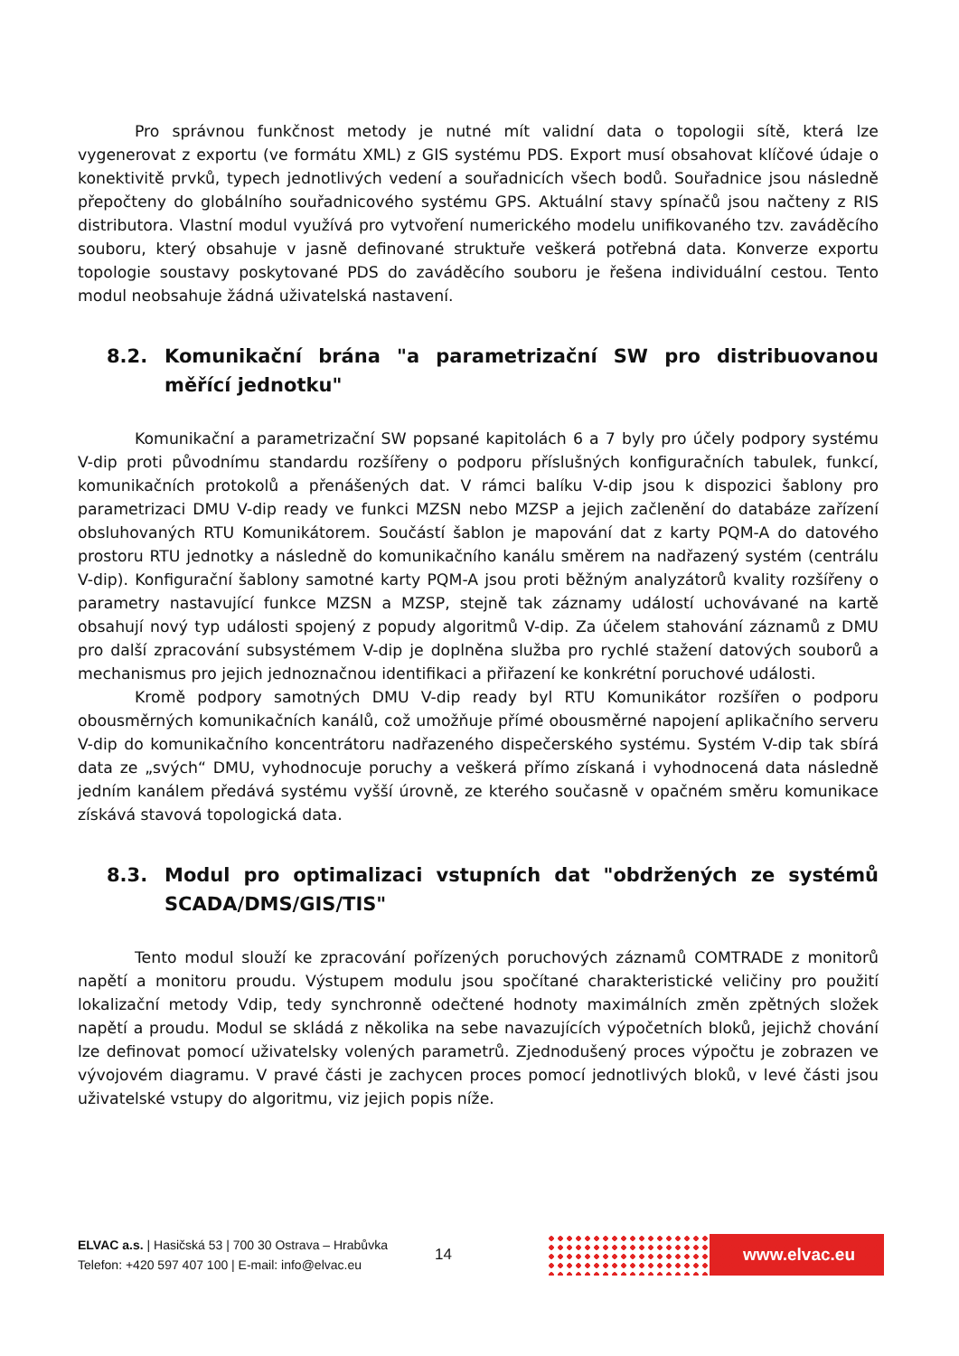Pro správnou funkčnost metody je nutné mít validní data o topologii sítě, která lze vygenerovat z exportu (ve formátu XML) z GIS systému PDS. Export musí obsahovat klíčové údaje o konektivitě prvků, typech jednotlivých vedení a souřadnicích všech bodů. Souřadnice jsou následně přepočteny do globálního souřadnicového systému GPS. Aktuální stavy spínačů jsou načteny z RIS distributora. Vlastní modul využívá pro vytvoření numerického modelu unifikovaného tzv. zaváděcího souboru, který obsahuje v jasně definované struktuře veškerá potřebná data. Konverze exportu topologie soustavy poskytované PDS do zaváděcího souboru je řešena individuální cestou. Tento modul neobsahuje žádná uživatelská nastavení.
8.2. Komunikační brána "a parametrizační SW pro distribuovanou měřící jednotku"
Komunikační a parametrizační SW popsané kapitolách 6 a 7 byly pro účely podpory systému V-dip proti původnímu standardu rozšířeny o podporu příslušných konfiguračních tabulek, funkcí, komunikačních protokolů a přenášených dat. V rámci balíku V-dip jsou k dispozici šablony pro parametrizaci DMU V-dip ready ve funkci MZSN nebo MZSP a jejich začlenění do databáze zařízení obsluhovaných RTU Komunikátorem. Součástí šablon je mapování dat z karty PQM-A do datového prostoru RTU jednotky a následně do komunikačního kanálu směrem na nadřazený systém (centrálu V-dip). Konfigurační šablony samotné karty PQM-A jsou proti běžným analyzátorů kvality rozšířeny o parametry nastavující funkce MZSN a MZSP, stejně tak záznamy událostí uchovávané na kartě obsahují nový typ události spojený z popudy algoritmů V-dip. Za účelem stahování záznamů z DMU pro další zpracování subsystémem V-dip je doplněna služba pro rychlé stažení datových souborů a mechanismus pro jejich jednoznačnou identifikaci a přiřazení ke konkrétní poruchové události.
Kromě podpory samotných DMU V-dip ready byl RTU Komunikátor rozšířen o podporu obousměrných komunikačních kanálů, což umožňuje přímé obousměrné napojení aplikačního serveru V-dip do komunikačního koncentrátoru nadřazeného dispečerského systému. Systém V-dip tak sbírá data ze „svých“ DMU, vyhodnocuje poruchy a veškerá přímo získaná i vyhodnocená data následně jedním kanálem předává systému vyšší úrovně, ze kterého současně v opačném směru komunikace získává stavová topologická data.
8.3. Modul pro optimalizaci vstupních dat "obdržených ze systémů SCADA/DMS/GIS/TIS"
Tento modul slouží ke zpracování pořízených poruchových záznamů COMTRADE z monitorů napětí a monitoru proudu. Výstupem modulu jsou spočítané charakteristické veličiny pro použití lokalizační metody Vdip, tedy synchronně odečtené hodnoty maximálních změn zpětných složek napětí a proudu. Modul se skládá z několika na sebe navazujících výpočetních bloků, jejichž chování lze definovat pomocí uživatelsky volených parametrů. Zjednodušený proces výpočtu je zobrazen ve vývojovém diagramu. V pravé části je zachycen proces pomocí jednotlivých bloků, v levé části jsou uživatelské vstupy do algoritmu, viz jejich popis níže.
ELVAC a.s. | Hasičská 53 | 700 30 Ostrava – Hrabůvka
Telefon: +420 597 407 100 | E-mail: info@elvac.eu
14
www.elvac.eu